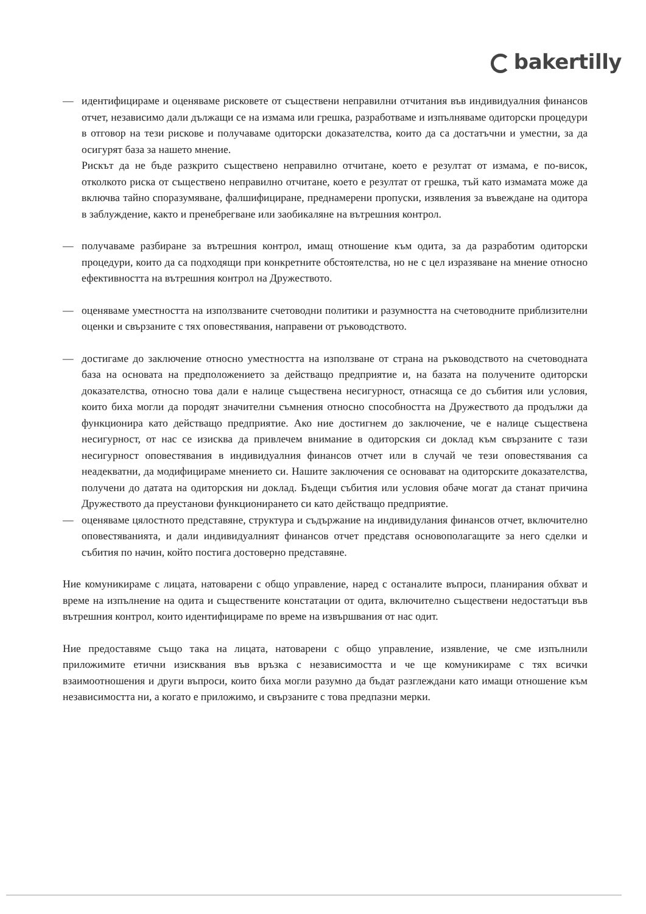bakertilly
— идентифицираме и оценяваме рисковете от съществени неправилни отчитания във индивидуалния финансов отчет, независимо дали дължащи се на измама или грешка, разработваме и изпълняваме одиторски процедури в отговор на тези рискове и получаваме одиторски доказателства, които да са достатъчни и уместни, за да осигурят база за нашето мнение.
Рискът да не бъде разкрито съществено неправилно отчитане, което е резултат от измама, е по-висок, отколкото риска от съществено неправилно отчитане, което е резултат от грешка, тъй като измамата може да включва тайно споразумяване, фалшифициране, преднамерени пропуски, изявления за въвеждане на одитора в заблуждение, както и пренебрегване или заобикаляне на вътрешния контрол.
— получаваме разбиране за вътрешния контрол, имащ отношение към одита, за да разработим одиторски процедури, които да са подходящи при конкретните обстоятелства, но не с цел изразяване на мнение относно ефективността на вътрешния контрол на Дружеството.
— оценяваме уместността на използваните счетоводни политики и разумността на счетоводните приблизителни оценки и свързаните с тях оповестявания, направени от ръководството.
— достигаме до заключение относно уместността на използване от страна на ръководството на счетоводната база на основата на предположението за действащо предприятие и, на базата на получените одиторски доказателства, относно това дали е налице съществена несигурност, отнасяща се до събития или условия, които биха могли да породят значителни съмнения относно способността на Дружеството да продължи да функционира като действащо предприятие. Ако ние достигнем до заключение, че е налице съществена несигурност, от нас се изисква да привлечем внимание в одиторския си доклад към свързаните с тази несигурност оповестявания в индивидуалния финансов отчет или в случай че тези оповестявания са неадекватни, да модифицираме мнението си. Нашите заключения се основават на одиторските доказателства, получени до датата на одиторския ни доклад. Бъдещи събития или условия обаче могат да станат причина Дружеството да преустанови функционирането си като действащо предприятие.
— оценяваме цялостното представяне, структура и съдържание на индивидулания финансов отчет, включително оповестяванията, и дали индивидуалният финансов отчет представя основополагащите за него сделки и събития по начин, който постига достоверно представяне.
Ние комуникираме с лицата, натоварени с общо управление, наред с останалите въпроси, планирания обхват и време на изпълнение на одита и съществените констатации от одита, включително съществени недостатъци във вътрешния контрол, които идентифицираме по време на извършвания от нас одит.
Ние предоставяме също така на лицата, натоварени с общо управление, изявление, че сме изпълнили приложимите етични изисквания във връзка с независимостта и че ще комуникираме с тях всички взаимоотношения и други въпроси, които биха могли разумно да бъдат разглеждани като имащи отношение към независимостта ни, а когато е приложимо, и свързаните с това предпазни мерки.